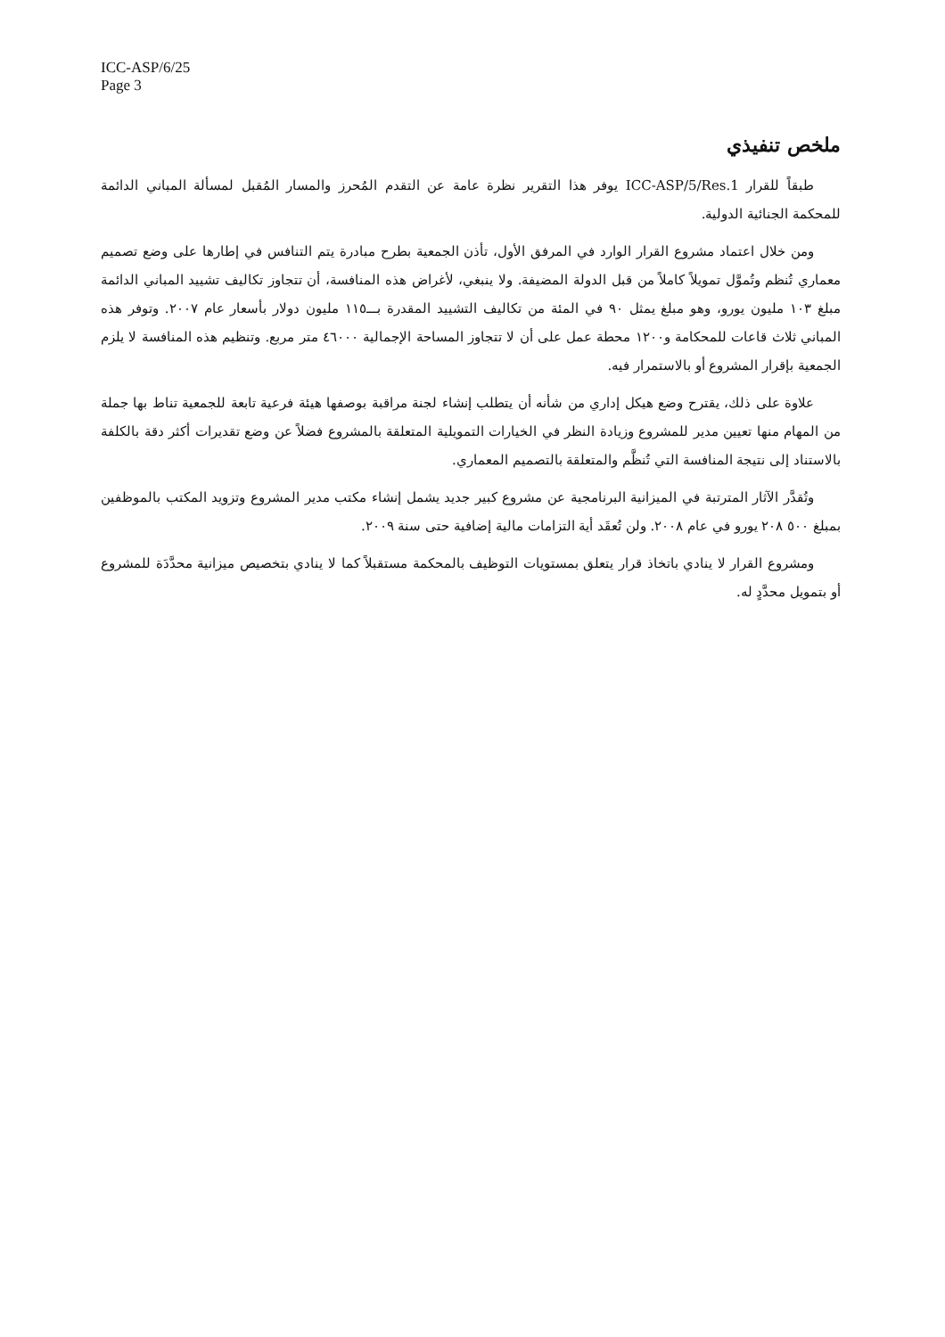ICC-ASP/6/25
Page 3
ملخص تنفيذي
طبقاً للقرار ICC-ASP/5/Res.1 يوفر هذا التقرير نظرة عامة عن التقدم المُحرز والمسار المُقبل لمسألة المباني الدائمة للمحكمة الجنائية الدولية.
ومن خلال اعتماد مشروع القرار الوارد في المرفق الأول، تأذن الجمعية بطرح مبادرة يتم التنافس في إطارها على وضع تصميم معماري تُنظم وتُموَّل تمويلاً كاملاً من قبل الدولة المضيفة. ولا ينبغي، لأغراض هذه المنافسة، أن تتجاوز تكاليف تشييد المباني الدائمة مبلغ ١٠٣ مليون يورو، وهو مبلغ يمثل ٩٠ في المئة من تكاليف التشييد المقدرة بـــ١١٥ مليون دولار بأسعار عام ٢٠٠٧. وتوفر هذه المباني ثلاث قاعات للمحكامة و١٢٠٠ محطة عمل على أن لا تتجاوز المساحة الإجمالية ٤٦٠٠٠ متر مربع. وتنظيم هذه المنافسة لا يلزم الجمعية بإقرار المشروع أو بالاستمرار فيه.
علاوة على ذلك، يقترح وضع هيكل إداري من شأنه أن يتطلب إنشاء لجنة مراقبة بوصفها هيئة فرعية تابعة للجمعية تناط بها جملة من المهام منها تعيين مدير للمشروع وزيادة النظر في الخيارات التمويلية المتعلقة بالمشروع فضلاً عن وضع تقديرات أكثر دقة بالكلفة بالاستناد إلى نتيجة المنافسة التي تُنظَّم والمتعلقة بالتصميم المعماري.
وتُقدَّر الآثار المترتبة في الميزانية البرنامجية عن مشروع كبير جديد يشمل إنشاء مكتب مدير المشروع وتزويد المكتب بالموظفين بمبلغ ٥٠٠ ٢٠٨ يورو في عام ٢٠٠٨. ولن تُعقَد أية التزامات مالية إضافية حتى سنة ٢٠٠٩.
ومشروع القرار لا ينادي باتخاذ قرار يتعلق بمستويات التوظيف بالمحكمة مستقبلاً كما لا ينادي بتخصيص ميزانية محدَّدَة للمشروع أو بتمويل محدَّدٍ له.